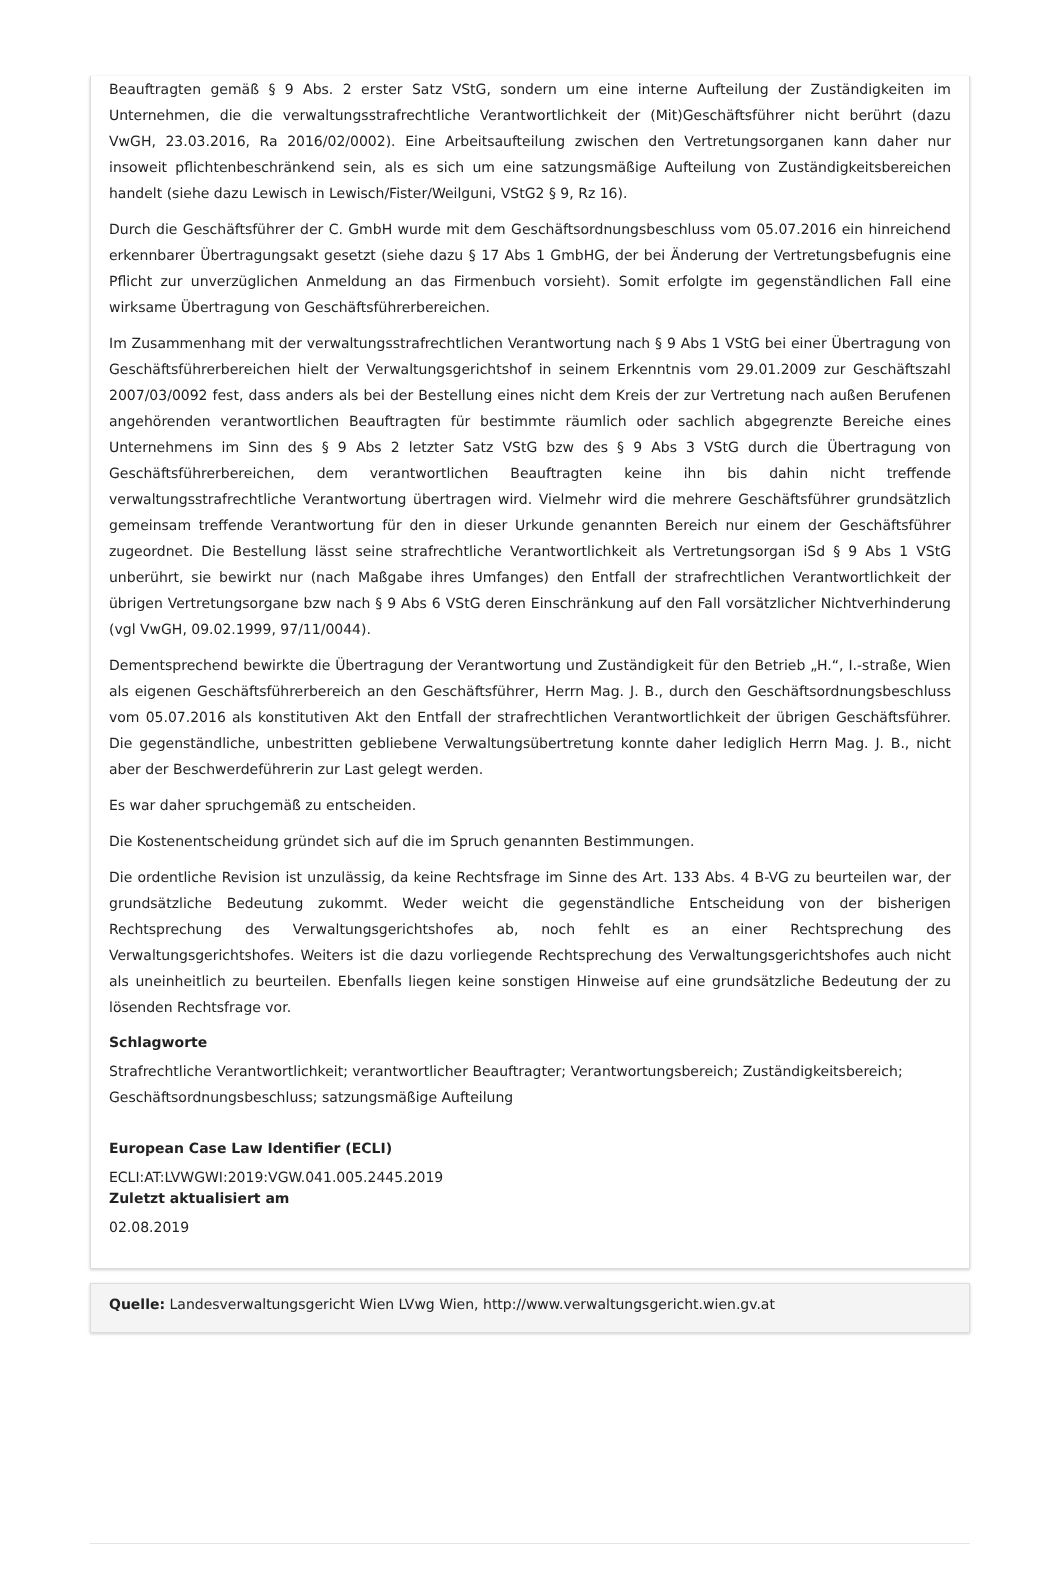Beauftragten gemäß § 9 Abs. 2 erster Satz VStG, sondern um eine interne Aufteilung der Zuständigkeiten im Unternehmen, die die verwaltungsstrafrechtliche Verantwortlichkeit der (Mit)Geschäftsführer nicht berührt (dazu VwGH, 23.03.2016, Ra 2016/02/0002). Eine Arbeitsaufteilung zwischen den Vertretungsorganen kann daher nur insoweit pflichtenbeschränkend sein, als es sich um eine satzungsmäßige Aufteilung von Zuständigkeitsbereichen handelt (siehe dazu Lewisch in Lewisch/Fister/Weilguni, VStG2 § 9, Rz 16).
Durch die Geschäftsführer der C. GmbH wurde mit dem Geschäftsordnungsbeschluss vom 05.07.2016 ein hinreichend erkennbarer Übertragungsakt gesetzt (siehe dazu § 17 Abs 1 GmbHG, der bei Änderung der Vertretungsbefugnis eine Pflicht zur unverzüglichen Anmeldung an das Firmenbuch vorsieht). Somit erfolgte im gegenständlichen Fall eine wirksame Übertragung von Geschäftsführerbereichen.
Im Zusammenhang mit der verwaltungsstrafrechtlichen Verantwortung nach § 9 Abs 1 VStG bei einer Übertragung von Geschäftsführerbereichen hielt der Verwaltungsgerichtshof in seinem Erkenntnis vom 29.01.2009 zur Geschäftszahl 2007/03/0092 fest, dass anders als bei der Bestellung eines nicht dem Kreis der zur Vertretung nach außen Berufenen angehörenden verantwortlichen Beauftragten für bestimmte räumlich oder sachlich abgegrenzte Bereiche eines Unternehmens im Sinn des § 9 Abs 2 letzter Satz VStG bzw des § 9 Abs 3 VStG durch die Übertragung von Geschäftsführerbereichen, dem verantwortlichen Beauftragten keine ihn bis dahin nicht treffende verwaltungsstrafrechtliche Verantwortung übertragen wird. Vielmehr wird die mehrere Geschäftsführer grundsätzlich gemeinsam treffende Verantwortung für den in dieser Urkunde genannten Bereich nur einem der Geschäftsführer zugeordnet. Die Bestellung lässt seine strafrechtliche Verantwortlichkeit als Vertretungsorgan iSd § 9 Abs 1 VStG unberührt, sie bewirkt nur (nach Maßgabe ihres Umfanges) den Entfall der strafrechtlichen Verantwortlichkeit der übrigen Vertretungsorgane bzw nach § 9 Abs 6 VStG deren Einschränkung auf den Fall vorsätzlicher Nichtverhinderung (vgl VwGH, 09.02.1999, 97/11/0044).
Dementsprechend bewirkte die Übertragung der Verantwortung und Zuständigkeit für den Betrieb „H.“, I.-straße, Wien als eigenen Geschäftsführerbereich an den Geschäftsführer, Herrn Mag. J. B., durch den Geschäftsordnungsbeschluss vom 05.07.2016 als konstitutiven Akt den Entfall der strafrechtlichen Verantwortlichkeit der übrigen Geschäftsführer. Die gegenständliche, unbestritten gebliebene Verwaltungsübertretung konnte daher lediglich Herrn Mag. J. B., nicht aber der Beschwerdeführerin zur Last gelegt werden.
Es war daher spruchgemäß zu entscheiden.
Die Kostenentscheidung gründet sich auf die im Spruch genannten Bestimmungen.
Die ordentliche Revision ist unzulässig, da keine Rechtsfrage im Sinne des Art. 133 Abs. 4 B-VG zu beurteilen war, der grundsätzliche Bedeutung zukommt. Weder weicht die gegenständliche Entscheidung von der bisherigen Rechtsprechung des Verwaltungsgerichtshofes ab, noch fehlt es an einer Rechtsprechung des Verwaltungsgerichtshofes. Weiters ist die dazu vorliegende Rechtsprechung des Verwaltungsgerichtshofes auch nicht als uneinheitlich zu beurteilen. Ebenfalls liegen keine sonstigen Hinweise auf eine grundsätzliche Bedeutung der zu lösenden Rechtsfrage vor.
Schlagworte
Strafrechtliche Verantwortlichkeit; verantwortlicher Beauftragter; Verantwortungsbereich; Zuständigkeitsbereich; Geschäftsordnungsbeschluss; satzungsmäßige Aufteilung
European Case Law Identifier (ECLI)
ECLI:AT:LVWGWI:2019:VGW.041.005.2445.2019
Zuletzt aktualisiert am
02.08.2019
Quelle: Landesverwaltungsgericht Wien LVwg Wien, http://www.verwaltungsgericht.wien.gv.at